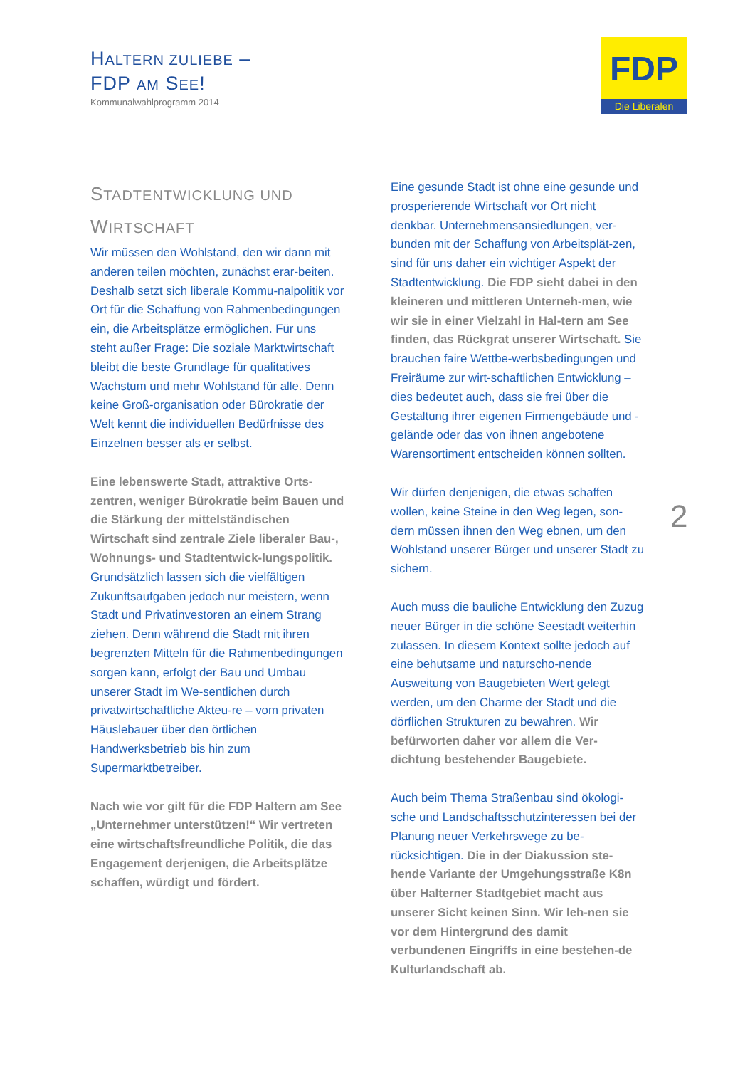HALTERN ZULIEBE –
FDP AM SEE!
Kommunalwahlprogramm 2014
FDP
Die Liberalen
STADTENTWICKLUNG UND
WIRTSCHAFT
Wir müssen den Wohlstand, den wir dann mit anderen teilen möchten, zunächst erar-beiten. Deshalb setzt sich liberale Kommu-nalpolitik vor Ort für die Schaffung von Rahmenbedingungen ein, die Arbeitsplätze ermöglichen. Für uns steht außer Frage: Die soziale Marktwirtschaft bleibt die beste Grundlage für qualitatives Wachstum und mehr Wohlstand für alle. Denn keine Groß-organisation oder Bürokratie der Welt kennt die individuellen Bedürfnisse des Einzelnen besser als er selbst.
Eine lebenswerte Stadt, attraktive Orts-zentren, weniger Bürokratie beim Bauen und die Stärkung der mittelständischen Wirtschaft sind zentrale Ziele liberaler Bau-, Wohnungs- und Stadtentwick-lungspolitik. Grundsätzlich lassen sich die vielfältigen Zukunftsaufgaben jedoch nur meistern, wenn Stadt und Privatinvestoren an einem Strang ziehen. Denn während die Stadt mit ihren begrenzten Mitteln für die Rahmenbedingungen sorgen kann, erfolgt der Bau und Umbau unserer Stadt im We-sentlichen durch privatwirtschaftliche Akteu-re – vom privaten Häuslebauer über den örtlichen Handwerksbetrieb bis hin zum Supermarktbetreiber.
Nach wie vor gilt für die FDP Haltern am See „Unternehmer unterstützen!“ Wir vertreten eine wirtschaftsfreundliche Politik, die das Engagement derjenigen, die Arbeitsplätze schaffen, würdigt und fördert.
Eine gesunde Stadt ist ohne eine gesunde und prosperierende Wirtschaft vor Ort nicht denkbar. Unternehmensansiedlungen, ver-bunden mit der Schaffung von Arbeitsplät-zen, sind für uns daher ein wichtiger Aspekt der Stadtentwicklung. Die FDP sieht dabei in den kleineren und mittleren Unterneh-men, wie wir sie in einer Vielzahl in Hal-tern am See finden, das Rückgrat unserer Wirtschaft. Sie brauchen faire Wettbe-werbsbedingungen und Freiräume zur wirt-schaftlichen Entwicklung – dies bedeutet auch, dass sie frei über die Gestaltung ihrer eigenen Firmengebäude und -gelände oder das von ihnen angebotene Warensortiment entscheiden können sollten.
Wir dürfen denjenigen, die etwas schaffen wollen, keine Steine in den Weg legen, son-dern müssen ihnen den Weg ebnen, um den Wohlstand unserer Bürger und unserer Stadt zu sichern.
Auch muss die bauliche Entwicklung den Zuzug neuer Bürger in die schöne Seestadt weiterhin zulassen. In diesem Kontext sollte jedoch auf eine behutsame und naturscho-nende Ausweitung von Baugebieten Wert gelegt werden, um den Charme der Stadt und die dörflichen Strukturen zu bewahren. Wir befürworten daher vor allem die Ver-dichtung bestehender Baugebiete.
Auch beim Thema Straßenbau sind ökologi-sche und Landschaftsschutzinteressen bei der Planung neuer Verkehrswege zu be-rücksichtigen. Die in der Diakussion ste-hende Variante der Umgehungsstraße K8n über Halterner Stadtgebiet macht aus unserer Sicht keinen Sinn. Wir leh-nen sie vor dem Hintergrund des damit verbundenen Eingriffs in eine bestehen-de Kulturlandschaft ab.
2